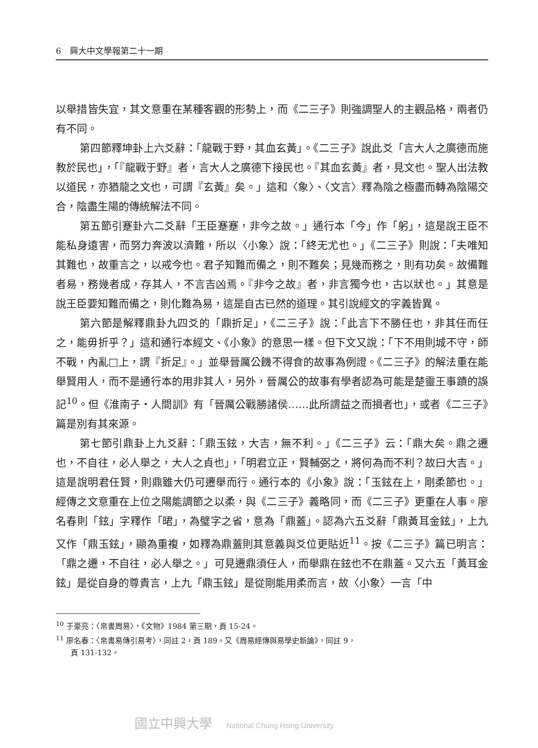6　興大中文學報第二十一期
以舉措皆失宜，其文意重在某種客觀的形勢上，而《二三子》則強調聖人的主觀品格，兩者仍有不同。
第四節釋坤卦上六爻辭：「龍戰于野，其血玄黃」。《二三子》說此爻「言大人之廣德而施教於民也」，「『龍戰于野』者，言大人之廣德下接民也。『其血玄黃』者，見文也。聖人出法教以道民，亦猶龍之文也，可謂『玄黃』矣。」這和〈象〉、〈文言〉釋為陰之極盡而轉為陰陽交合，陰盡生陽的傳統解法不同。
第五節引蹇卦六二爻辭「王臣蹇蹇，非今之故。」通行本「今」作「躬」，這是說王臣不能私身遠害，而努力奔波以濟難，所以〈小象〉說：「終无尤也。」《二三子》則說：「夫唯知其難也，故重言之，以戒今也。君子知難而備之，則不難矣；見幾而務之，則有功矣。故備難者易，務幾者成，存其人，不言吉凶焉。『非今之故』者，非言獨今也，古以狀也。」其意是說王臣要知難而備之，則化難為易，這是自古已然的道理。其引說經文的字義皆異。
第六節是解釋鼎卦九四爻的「鼎折足」，《二三子》說：「此言下不勝任也，非其任而任之，能毋折乎？」這和通行本經文、《小象》的意思一樣。但下文又說：「下不用則城不守，師不戰，內亂□上，謂『折足』。」並舉晉厲公饑不得食的故事為例證。《二三子》的解法重在能舉賢用人，而不是通行本的用非其人，另外，晉厲公的故事有學者認為可能是楚靈王事蹟的誤記<sup>10</sup>。但《淮南子・人間訓》有「晉厲公戰勝諸侯……此所謂益之而損者也」，或者《二三子》篇是別有其來源。
第七節引鼎卦上九爻辭：「鼎玉鉉，大吉，無不利。」《二三子》云：「鼎大矣。鼎之遷也，不自往，必人舉之，大人之貞也」，「明君立正，賢輔弼之，將何為而不利？故曰大吉。」這是說明君任賢，則鼎雖大仍可遷舉而行。通行本的《小象》說：「玉鉉在上，剛柔節也。」經傳之文意重在上位之陽能調節之以柔，與《二三子》義略同，而《二三子》更重在人事。廖名春則「鉉」字釋作「𣇉」，為璧字之省，意為「鼎蓋」。認為六五爻辭「鼎黃耳金鉉」，上九又作「鼎玉鉉」，顯為重複，如釋為鼎蓋則其意義與爻位更貼近<sup>11</sup>。按《二三子》篇已明言：「鼎之遷，不自往，必人舉之。」可見遷鼎須任人，而舉鼎在鉉也不在鼎蓋。又六五「黃耳金鉉」是從自身的尊貴言，上九「鼎玉鉉」是從剛能用柔而言，故〈小象〉一言「中
<sup>10</sup> 于豪亮：〈帛書周易〉，《文物》1984 第三期，頁 15-24。
<sup>11</sup> 廖名春：〈帛書易傳引易考〉，同註 2，頁 189。又《周易經傳與易學史新論》，同註 9，
　　頁 131-132。
國立中興大學 National Chung Hsing University